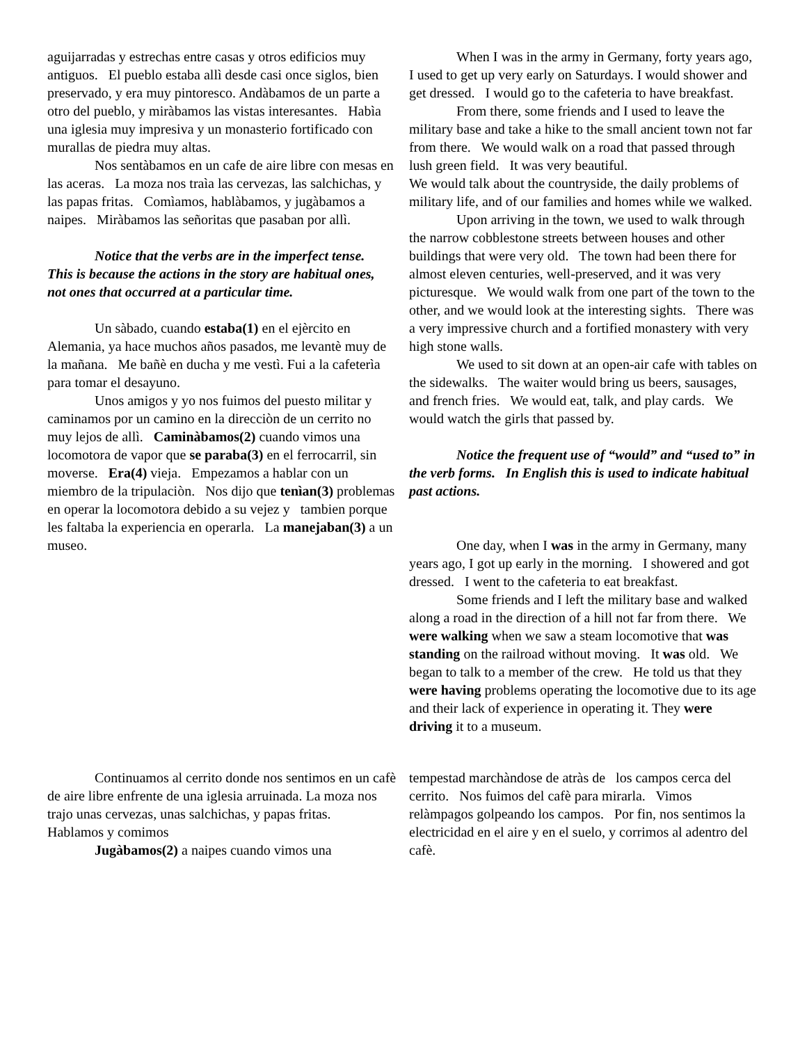aguijarradas y estrechas entre casas y otros edificios muy antiguos. El pueblo estaba allì desde casi once siglos, bien preservado, y era muy pintoresco. Andàbamos de un parte a otro del pueblo, y miràbamos las vistas interesantes. Habìa una iglesia muy impresiva y un monasterio fortificado con murallas de piedra muy altas.
Nos sentàbamos en un cafe de aire libre con mesas en las aceras. La moza nos traìa las cervezas, las salchichas, y las papas fritas. Comìamos, hablàbamos, y jugàbamos a naipes. Miràbamos las señoritas que pasaban por allì.
Notice that the verbs are in the imperfect tense. This is because the actions in the story are habitual ones, not ones that occurred at a particular time.
Un sàbado, cuando estaba(1) en el ejèrcito en Alemania, ya hace muchos años pasados, me levantè muy de la mañana. Me bañè en ducha y me vestì. Fui a la cafeterìa para tomar el desayuno.
Unos amigos y yo nos fuimos del puesto militar y caminamos por un camino en la direcciòn de un cerrito no muy lejos de allì. Caminàbamos(2) cuando vimos una locomotora de vapor que se paraba(3) en el ferrocarril, sin moverse. Era(4) vieja. Empezamos a hablar con un miembro de la tripulaciòn. Nos dijo que tenìan(3) problemas en operar la locomotora debido a su vejez y tambien porque les faltaba la experiencia en operarla. La manejaban(3) a un museo.
When I was in the army in Germany, forty years ago, I used to get up very early on Saturdays. I would shower and get dressed. I would go to the cafeteria to have breakfast.
From there, some friends and I used to leave the military base and take a hike to the small ancient town not far from there. We would walk on a road that passed through lush green field. It was very beautiful.
We would talk about the countryside, the daily problems of military life, and of our families and homes while we walked.
Upon arriving in the town, we used to walk through the narrow cobblestone streets between houses and other buildings that were very old. The town had been there for almost eleven centuries, well-preserved, and it was very picturesque. We would walk from one part of the town to the other, and we would look at the interesting sights. There was a very impressive church and a fortified monastery with very high stone walls.
We used to sit down at an open-air cafe with tables on the sidewalks. The waiter would bring us beers, sausages, and french fries. We would eat, talk, and play cards. We would watch the girls that passed by.
Notice the frequent use of “would” and “used to” in the verb forms. In English this is used to indicate habitual past actions.
One day, when I was in the army in Germany, many years ago, I got up early in the morning. I showered and got dressed. I went to the cafeteria to eat breakfast.
Some friends and I left the military base and walked along a road in the direction of a hill not far from there. We were walking when we saw a steam locomotive that was standing on the railroad without moving. It was old. We began to talk to a member of the crew. He told us that they were having problems operating the locomotive due to its age and their lack of experience in operating it. They were driving it to a museum.
Continuamos al cerrito donde nos sentimos en un cafè de aire libre enfrente de una iglesia arruinada. La moza nos trajo unas cervezas, unas salchichas, y papas fritas. Hablamos y comimos
Jugàbamos(2) a naipes cuando vimos una
tempestad marchàndose de atràs de los campos cerca del cerrito. Nos fuimos del cafè para mirarla. Vimos relàmpagos golpeando los campos. Por fin, nos sentimos la electricidad en el aire y en el suelo, y corrimos al adentro del cafè.